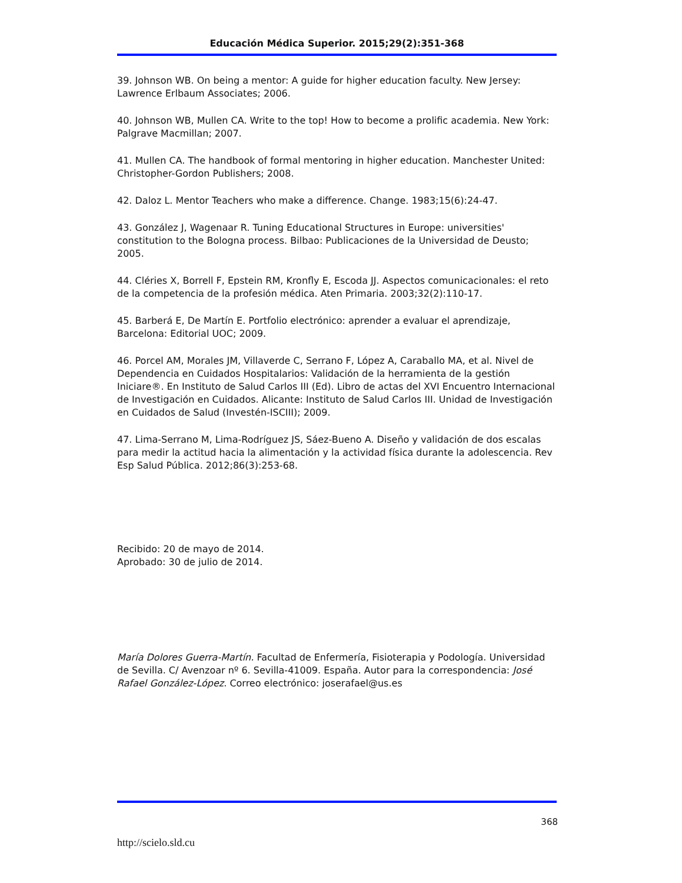Educación Médica Superior. 2015;29(2):351-368
39. Johnson WB. On being a mentor: A guide for higher education faculty. New Jersey: Lawrence Erlbaum Associates; 2006.
40. Johnson WB, Mullen CA. Write to the top! How to become a prolific academia. New York: Palgrave Macmillan; 2007.
41. Mullen CA. The handbook of formal mentoring in higher education. Manchester United: Christopher-Gordon Publishers; 2008.
42. Daloz L. Mentor Teachers who make a difference. Change. 1983;15(6):24-47.
43. González J, Wagenaar R. Tuning Educational Structures in Europe: universities' constitution to the Bologna process. Bilbao: Publicaciones de la Universidad de Deusto; 2005.
44. Cléries X, Borrell F, Epstein RM, Kronfly E, Escoda JJ. Aspectos comunicacionales: el reto de la competencia de la profesión médica. Aten Primaria. 2003;32(2):110-17.
45. Barberá E, De Martín E. Portfolio electrónico: aprender a evaluar el aprendizaje, Barcelona: Editorial UOC; 2009.
46. Porcel AM, Morales JM, Villaverde C, Serrano F, López A, Caraballo MA, et al. Nivel de Dependencia en Cuidados Hospitalarios: Validación de la herramienta de la gestión Iniciare®. En Instituto de Salud Carlos III (Ed). Libro de actas del XVI Encuentro Internacional de Investigación en Cuidados. Alicante: Instituto de Salud Carlos III. Unidad de Investigación en Cuidados de Salud (Investén-ISCIII); 2009.
47. Lima-Serrano M, Lima-Rodríguez JS, Sáez-Bueno A. Diseño y validación de dos escalas para medir la actitud hacia la alimentación y la actividad física durante la adolescencia. Rev Esp Salud Pública. 2012;86(3):253-68.
Recibido: 20 de mayo de 2014.
Aprobado: 30 de julio de 2014.
María Dolores Guerra-Martín. Facultad de Enfermería, Fisioterapia y Podología. Universidad de Sevilla. C/ Avenzoar nº 6. Sevilla-41009. España. Autor para la correspondencia: José Rafael González-López. Correo electrónico: joserafael@us.es
368
http://scielo.sld.cu